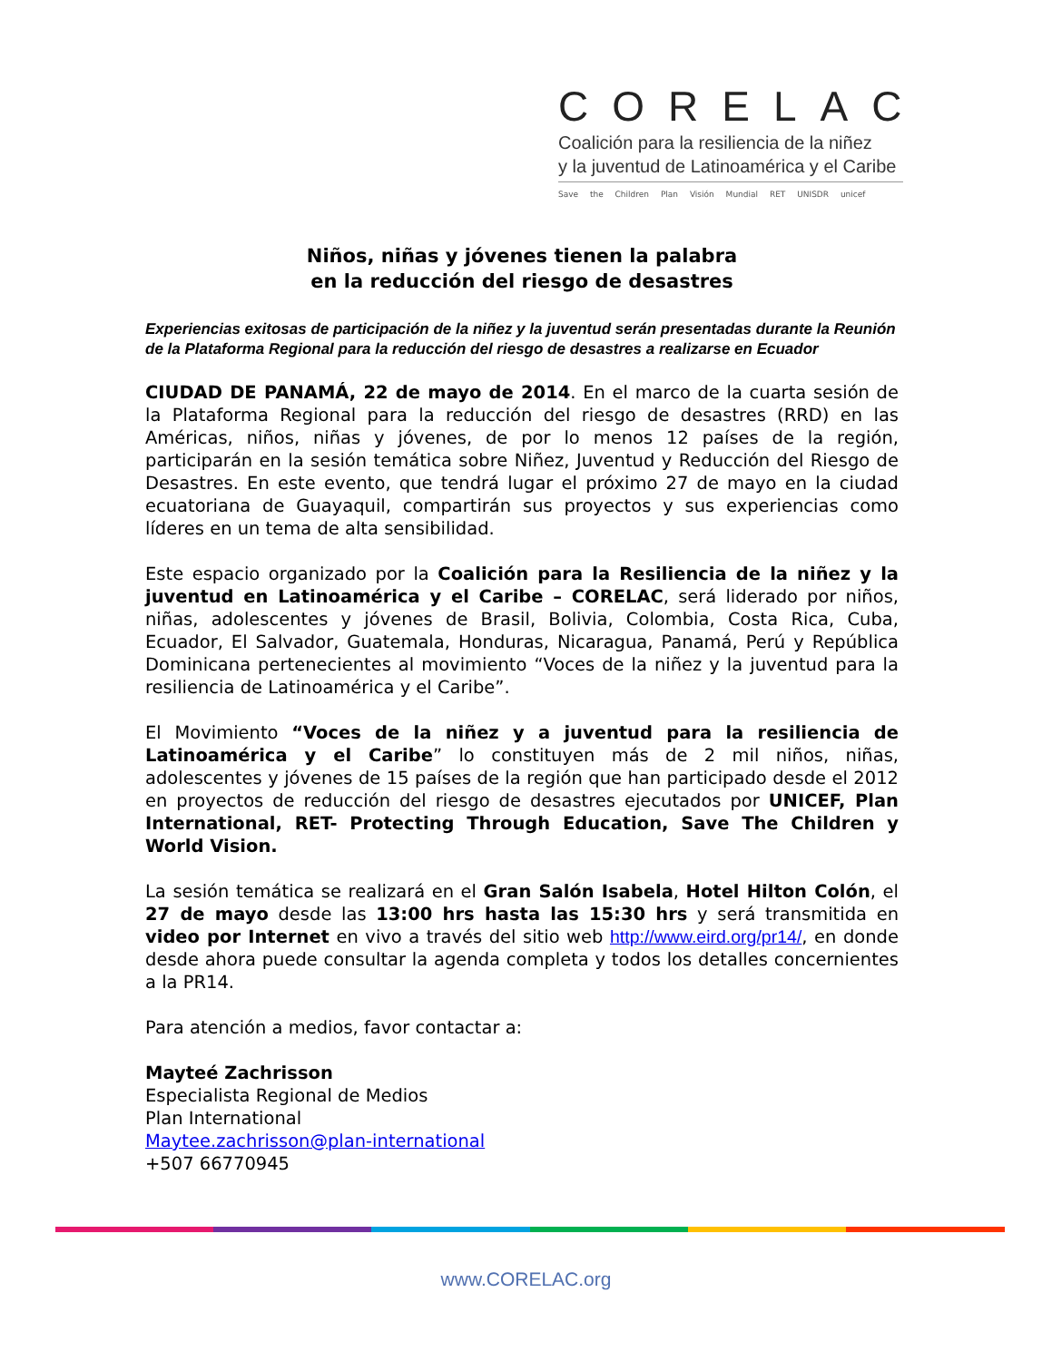CORELAC
Coalición para la resiliencia de la niñez
y la juventud de Latinoamérica y el Caribe
Save the Children Plan Visión Mundial RET UNISDR unicef
Niños, niñas y jóvenes tienen la palabra
en la reducción del riesgo de desastres
Experiencias exitosas de participación de la niñez y la juventud serán presentadas durante la Reunión de la Plataforma Regional para la reducción del riesgo de desastres a realizarse en Ecuador
CIUDAD DE PANAMÁ, 22 de mayo de 2014. En el marco de la cuarta sesión de la Plataforma Regional para la reducción del riesgo de desastres (RRD) en las Américas, niños, niñas y jóvenes, de por lo menos 12 países de la región, participarán en la sesión temática sobre Niñez, Juventud y Reducción del Riesgo de Desastres. En este evento, que tendrá lugar el próximo 27 de mayo en la ciudad ecuatoriana de Guayaquil, compartirán sus proyectos y sus experiencias como líderes en un tema de alta sensibilidad.
Este espacio organizado por la Coalición para la Resiliencia de la niñez y la juventud en Latinoamérica y el Caribe – CORELAC, será liderado por niños, niñas, adolescentes y jóvenes de Brasil, Bolivia, Colombia, Costa Rica, Cuba, Ecuador, El Salvador, Guatemala, Honduras, Nicaragua, Panamá, Perú y República Dominicana pertenecientes al movimiento “Voces de la niñez y la juventud para la resiliencia de Latinoamérica y el Caribe”.
El Movimiento “Voces de la niñez y a juventud para la resiliencia de Latinoamérica y el Caribe” lo constituyen más de 2 mil niños, niñas, adolescentes y jóvenes de 15 países de la región que han participado desde el 2012 en proyectos de reducción del riesgo de desastres ejecutados por UNICEF, Plan International, RET- Protecting Through Education, Save The Children y World Vision.
La sesión temática se realizará en el Gran Salón Isabela, Hotel Hilton Colón, el 27 de mayo desde las 13:00 hrs hasta las 15:30 hrs y será transmitida en video por Internet en vivo a través del sitio web http://www.eird.org/pr14/, en donde desde ahora puede consultar la agenda completa y todos los detalles concernientes a la PR14.
Para atención a medios, favor contactar a:
Mayteé Zachrisson
Especialista Regional de Medios
Plan International
Maytee.zachrisson@plan-international
+507 66770945
www.CORELAC.org